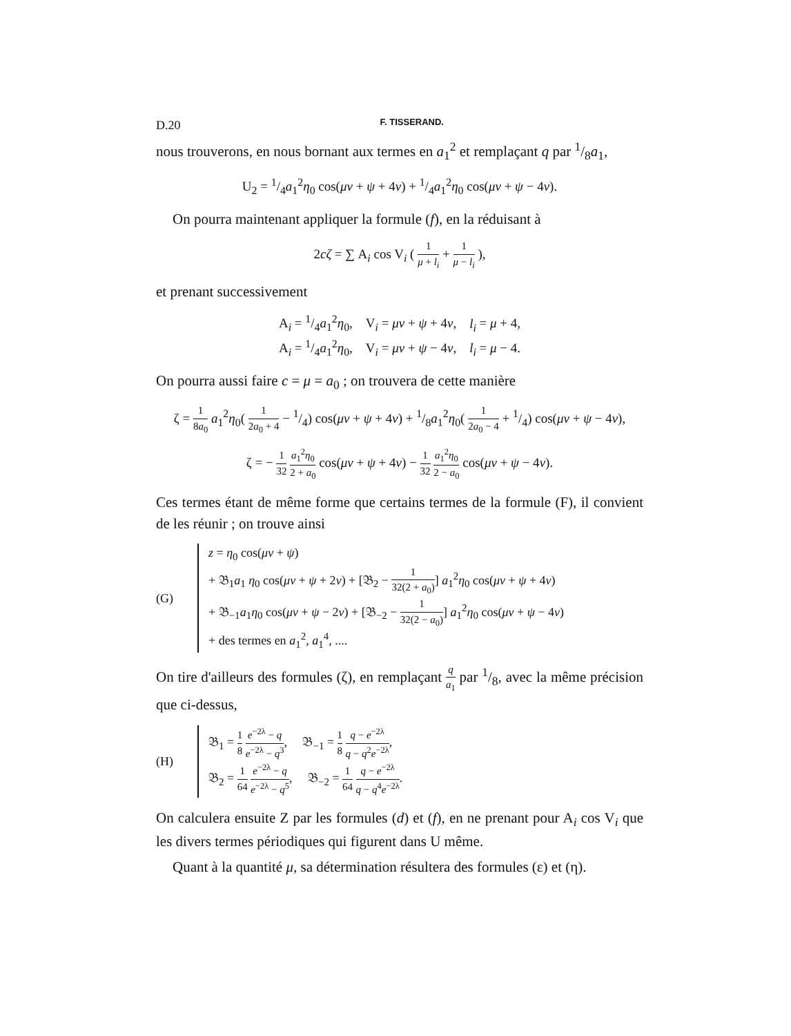D.20 F. TISSERAND.
nous trouverons, en nous bornant aux termes en a<sub>1</sub><sup>2</sup> et remplaçant q par 1/8a<sub>1</sub>,
U<sub>2</sub> = 1/4a<sub>1</sub><sup>2</sup>η<sub>0</sub> cos(μv + ψ + 4v) + 1/4a<sub>1</sub><sup>2</sup>η<sub>0</sub> cos(μv + ψ − 4v).
On pourra maintenant appliquer la formule (f), en la réduisant à
2cζ = ∑ A<sub>i</sub> cos V<sub>i</sub> ( 1 μ + l<sub>i</sub> + 1 μ − l<sub>i</sub> ),
et prenant successivement
A<sub>i</sub> = 1/4a<sub>1</sub><sup>2</sup>η<sub>0</sub>, V<sub>i</sub> = μv + ψ + 4v, l<sub>i</sub> = μ + 4,
A<sub>i</sub> = 1/4a<sub>1</sub><sup>2</sup>η<sub>0</sub>, V<sub>i</sub> = μv + ψ − 4v, l<sub>i</sub> = μ − 4.
On pourra aussi faire c = μ = a<sub>0</sub> ; on trouvera de cette manière
ζ = 1 8a<sub>0</sub> a<sub>1</sub><sup>2</sup>η<sub>0</sub>( 1 2a<sub>0</sub> + 4 − 1/4) cos(μv + ψ + 4v) + 1/8a<sub>1</sub><sup>2</sup>η<sub>0</sub>( 1 2a<sub>0</sub> − 4 + 1/4) cos(μv + ψ − 4v),
ζ = − 1 32 a<sub>1</sub><sup>2</sup>η<sub>0</sub> 2 + a<sub>0</sub> cos(μv + ψ + 4v) − 1 32 a<sub>1</sub><sup>2</sup>η<sub>0</sub> 2 − a<sub>0</sub> cos(μv + ψ − 4v).
Ces termes étant de même forme que certains termes de la formule (F), il convient de les réunir ; on trouve ainsi
(G)
z = η<sub>0</sub> cos(μv + ψ)
+ 𝔅<sub>1</sub>a<sub>1</sub> η<sub>0</sub> cos(μv + ψ + 2v) + [𝔅<sub>2</sub> − 1 32(2 + a<sub>0</sub>)] a<sub>1</sub><sup>2</sup>η<sub>0</sub> cos(μv + ψ + 4v)
+ 𝔅<sub>−1</sub>a<sub>1</sub>η<sub>0</sub> cos(μv + ψ − 2v) + [𝔅<sub>−2</sub> − 1 32(2 − a<sub>0</sub>)] a<sub>1</sub><sup>2</sup>η<sub>0</sub> cos(μv + ψ − 4v)
+ des termes en a<sub>1</sub><sup>2</sup>, a<sub>1</sub><sup>4</sup>, ....
On tire d'ailleurs des formules (ζ), en remplaçant q a<sub>1</sub> par 1/8, avec la même précision que ci-dessus,
(H)
𝔅<sub>1</sub> = 1 8 e<sup>−2λ</sup> − q e<sup>−2λ</sup> − q<sup>3</sup>, 𝔅<sub>−1</sub> = 1 8 q − e<sup>−2λ</sup> q − q<sup>2</sup>e<sup>−2λ</sup>,
𝔅<sub>2</sub> = 1 64 e<sup>−2λ</sup> − q e<sup>−2λ</sup> − q<sup>5</sup>, 𝔅<sub>−2</sub> = 1 64 q − e<sup>−2λ</sup> q − q<sup>4</sup>e<sup>−2λ</sup>.
On calculera ensuite Z par les formules (d) et (f), en ne prenant pour A<sub>i</sub> cos V<sub>i</sub> que les divers termes périodiques qui figurent dans U même.
Quant à la quantité μ, sa détermination résultera des formules (ε) et (η).